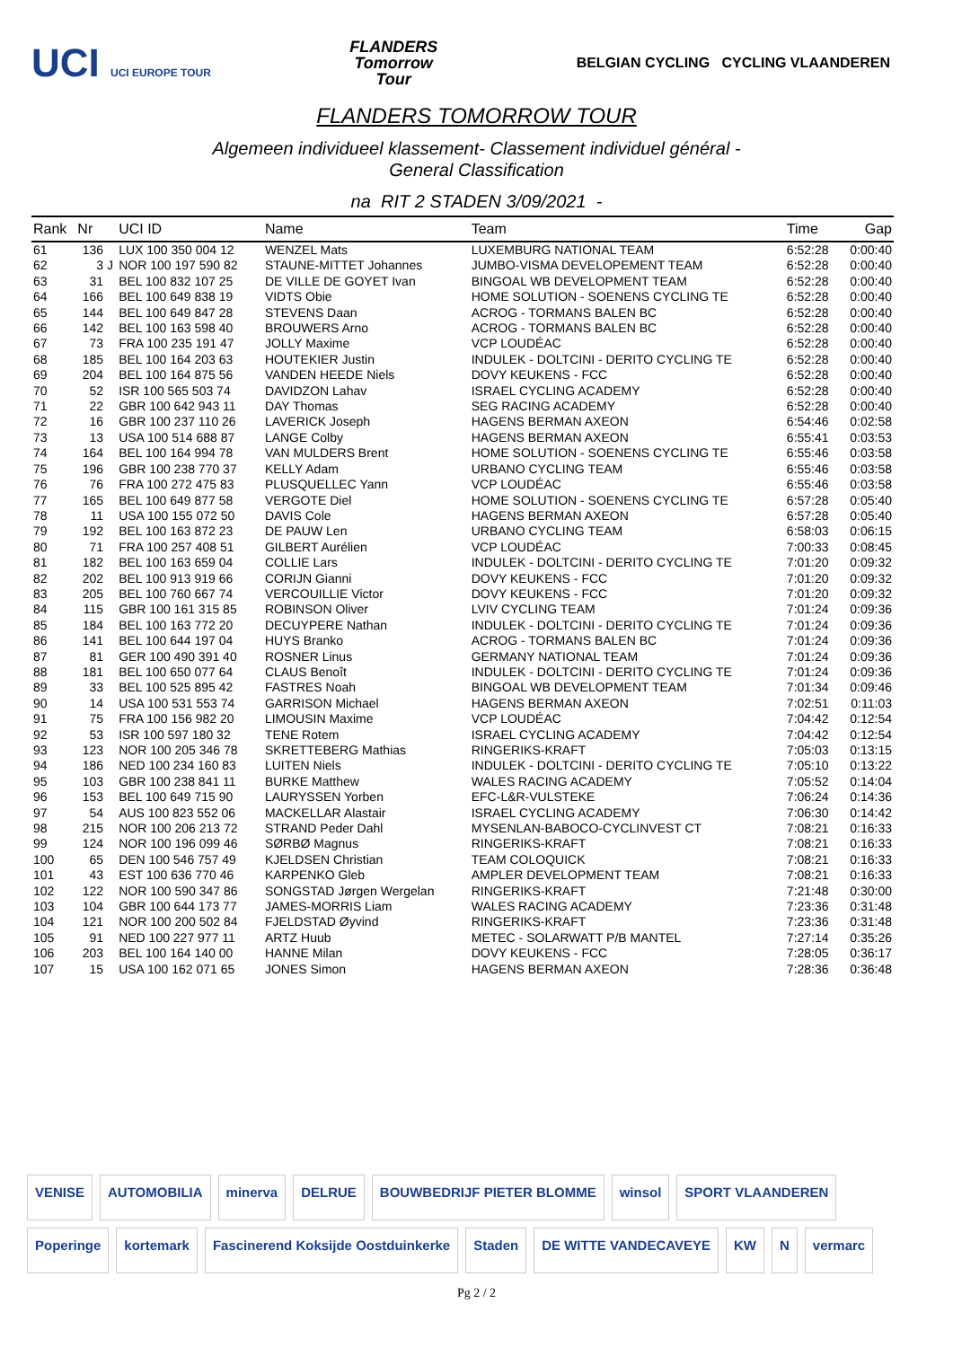UCI UCI EUROPE TOUR
FLANDERS
Tomorrow
Tour
BELGIAN CYCLING CYCLING VLAANDEREN
FLANDERS TOMORROW TOUR
Algemeen individueel klassement- Classement individuel général -
General Classification
na RIT 2 STADEN 3/09/2021 -
| Rank | Nr | | UCI ID | Name | Team | Time | Gap |
| --- | --- | --- | --- | --- | --- | --- | --- |
| 61 | 136 | | LUX 100 350 004 12 | WENZEL Mats | LUXEMBURG NATIONAL TEAM | 6:52:28 | 0:00:40 |
| 62 | 3 | J | NOR 100 197 590 82 | STAUNE-MITTET Johannes | JUMBO-VISMA DEVELOPEMENT TEAM | 6:52:28 | 0:00:40 |
| 63 | 31 | | BEL 100 832 107 25 | DE VILLE DE GOYET Ivan | BINGOAL WB DEVELOPMENT TEAM | 6:52:28 | 0:00:40 |
| 64 | 166 | | BEL 100 649 838 19 | VIDTS Obie | HOME SOLUTION - SOENENS CYCLING TE | 6:52:28 | 0:00:40 |
| 65 | 144 | | BEL 100 649 847 28 | STEVENS Daan | ACROG - TORMANS BALEN BC | 6:52:28 | 0:00:40 |
| 66 | 142 | | BEL 100 163 598 40 | BROUWERS Arno | ACROG - TORMANS BALEN BC | 6:52:28 | 0:00:40 |
| 67 | 73 | | FRA 100 235 191 47 | JOLLY Maxime | VCP LOUDÉAC | 6:52:28 | 0:00:40 |
| 68 | 185 | | BEL 100 164 203 63 | HOUTEKIER Justin | INDULEK - DOLTCINI - DERITO CYCLING TE | 6:52:28 | 0:00:40 |
| 69 | 204 | | BEL 100 164 875 56 | VANDEN HEEDE Niels | DOVY KEUKENS - FCC | 6:52:28 | 0:00:40 |
| 70 | 52 | | ISR 100 565 503 74 | DAVIDZON Lahav | ISRAEL CYCLING ACADEMY | 6:52:28 | 0:00:40 |
| 71 | 22 | | GBR 100 642 943 11 | DAY Thomas | SEG RACING ACADEMY | 6:52:28 | 0:00:40 |
| 72 | 16 | | GBR 100 237 110 26 | LAVERICK Joseph | HAGENS BERMAN AXEON | 6:54:46 | 0:02:58 |
| 73 | 13 | | USA 100 514 688 87 | LANGE Colby | HAGENS BERMAN AXEON | 6:55:41 | 0:03:53 |
| 74 | 164 | | BEL 100 164 994 78 | VAN MULDERS Brent | HOME SOLUTION - SOENENS CYCLING TE | 6:55:46 | 0:03:58 |
| 75 | 196 | | GBR 100 238 770 37 | KELLY Adam | URBANO CYCLING TEAM | 6:55:46 | 0:03:58 |
| 76 | 76 | | FRA 100 272 475 83 | PLUSQUELLEC Yann | VCP LOUDÉAC | 6:55:46 | 0:03:58 |
| 77 | 165 | | BEL 100 649 877 58 | VERGOTE Diel | HOME SOLUTION - SOENENS CYCLING TE | 6:57:28 | 0:05:40 |
| 78 | 11 | | USA 100 155 072 50 | DAVIS Cole | HAGENS BERMAN AXEON | 6:57:28 | 0:05:40 |
| 79 | 192 | | BEL 100 163 872 23 | DE PAUW Len | URBANO CYCLING TEAM | 6:58:03 | 0:06:15 |
| 80 | 71 | | FRA 100 257 408 51 | GILBERT Aurélien | VCP LOUDÉAC | 7:00:33 | 0:08:45 |
| 81 | 182 | | BEL 100 163 659 04 | COLLIE Lars | INDULEK - DOLTCINI - DERITO CYCLING TE | 7:01:20 | 0:09:32 |
| 82 | 202 | | BEL 100 913 919 66 | CORIJN Gianni | DOVY KEUKENS - FCC | 7:01:20 | 0:09:32 |
| 83 | 205 | | BEL 100 760 667 74 | VERCOUILLIE Victor | DOVY KEUKENS - FCC | 7:01:20 | 0:09:32 |
| 84 | 115 | | GBR 100 161 315 85 | ROBINSON Oliver | LVIV CYCLING TEAM | 7:01:24 | 0:09:36 |
| 85 | 184 | | BEL 100 163 772 20 | DECUYPERE Nathan | INDULEK - DOLTCINI - DERITO CYCLING TE | 7:01:24 | 0:09:36 |
| 86 | 141 | | BEL 100 644 197 04 | HUYS Branko | ACROG - TORMANS BALEN BC | 7:01:24 | 0:09:36 |
| 87 | 81 | | GER 100 490 391 40 | ROSNER Linus | GERMANY NATIONAL TEAM | 7:01:24 | 0:09:36 |
| 88 | 181 | | BEL 100 650 077 64 | CLAUS Benoît | INDULEK - DOLTCINI - DERITO CYCLING TE | 7:01:24 | 0:09:36 |
| 89 | 33 | | BEL 100 525 895 42 | FASTRES Noah | BINGOAL WB DEVELOPMENT TEAM | 7:01:34 | 0:09:46 |
| 90 | 14 | | USA 100 531 553 74 | GARRISON Michael | HAGENS BERMAN AXEON | 7:02:51 | 0:11:03 |
| 91 | 75 | | FRA 100 156 982 20 | LIMOUSIN Maxime | VCP LOUDÉAC | 7:04:42 | 0:12:54 |
| 92 | 53 | | ISR 100 597 180 32 | TENE Rotem | ISRAEL CYCLING ACADEMY | 7:04:42 | 0:12:54 |
| 93 | 123 | | NOR 100 205 346 78 | SKRETTEBERG Mathias | RINGERIKS-KRAFT | 7:05:03 | 0:13:15 |
| 94 | 186 | | NED 100 234 160 83 | LUITEN Niels | INDULEK - DOLTCINI - DERITO CYCLING TE | 7:05:10 | 0:13:22 |
| 95 | 103 | | GBR 100 238 841 11 | BURKE Matthew | WALES RACING ACADEMY | 7:05:52 | 0:14:04 |
| 96 | 153 | | BEL 100 649 715 90 | LAURYSSEN Yorben | EFC-L&R-VULSTEKE | 7:06:24 | 0:14:36 |
| 97 | 54 | | AUS 100 823 552 06 | MACKELLAR Alastair | ISRAEL CYCLING ACADEMY | 7:06:30 | 0:14:42 |
| 98 | 215 | | NOR 100 206 213 72 | STRAND Peder Dahl | MYSENLAN-BABOCO-CYCLINVEST CT | 7:08:21 | 0:16:33 |
| 99 | 124 | | NOR 100 196 099 46 | SØRBØ Magnus | RINGERIKS-KRAFT | 7:08:21 | 0:16:33 |
| 100 | 65 | | DEN 100 546 757 49 | KJELDSEN Christian | TEAM COLOQUICK | 7:08:21 | 0:16:33 |
| 101 | 43 | | EST 100 636 770 46 | KARPENKO Gleb | AMPLER DEVELOPMENT TEAM | 7:08:21 | 0:16:33 |
| 102 | 122 | | NOR 100 590 347 86 | SONGSTAD Jørgen Wergelan | RINGERIKS-KRAFT | 7:21:48 | 0:30:00 |
| 103 | 104 | | GBR 100 644 173 77 | JAMES-MORRIS Liam | WALES RACING ACADEMY | 7:23:36 | 0:31:48 |
| 104 | 121 | | NOR 100 200 502 84 | FJELDSTAD Øyvind | RINGERIKS-KRAFT | 7:23:36 | 0:31:48 |
| 105 | 91 | | NED 100 227 977 11 | ARTZ Huub | METEC - SOLARWATT P/B MANTEL | 7:27:14 | 0:35:26 |
| 106 | 203 | | BEL 100 164 140 00 | HANNE Milan | DOVY KEUKENS - FCC | 7:28:05 | 0:36:17 |
| 107 | 15 | | USA 100 162 071 65 | JONES Simon | HAGENS BERMAN AXEON | 7:28:36 | 0:36:48 |
VENISE AUTOMOBILIA minerva DELRUE BOUWBEDRIJF PIETER BLOMME winsol SPORT VLAANDEREN Poperinge kortemark Fascinerend Koksijde Oostduinkerke Staden DE WITTE VANDECAVEYE KW N vermarc
Pg 2 / 2